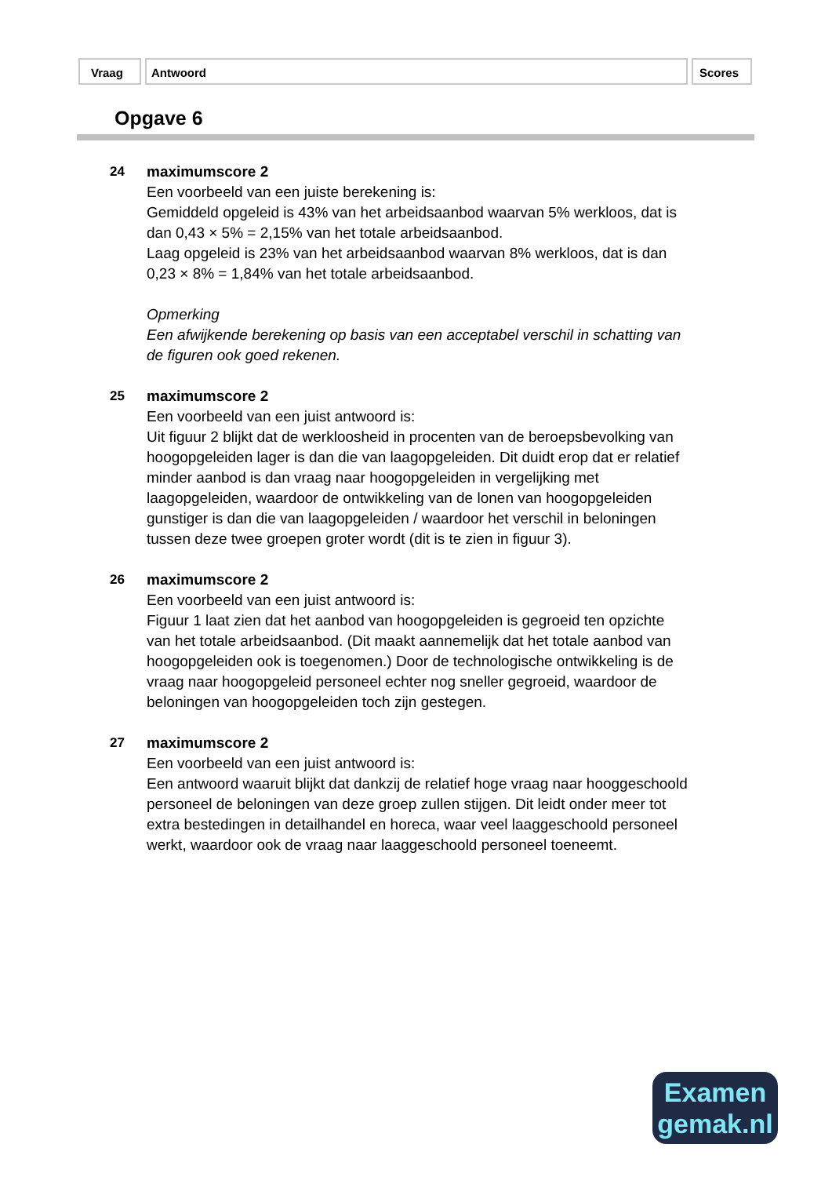Vraag Antwoord Scores
Opgave 6
24 maximumscore 2
Een voorbeeld van een juiste berekening is:
Gemiddeld opgeleid is 43% van het arbeidsaanbod waarvan 5% werkloos, dat is dan 0,43 × 5% = 2,15% van het totale arbeidsaanbod.
Laag opgeleid is 23% van het arbeidsaanbod waarvan 8% werkloos, dat is dan 0,23 × 8% = 1,84% van het totale arbeidsaanbod.
Opmerking
Een afwijkende berekening op basis van een acceptabel verschil in schatting van de figuren ook goed rekenen.
25 maximumscore 2
Een voorbeeld van een juist antwoord is:
Uit figuur 2 blijkt dat de werkloosheid in procenten van de beroepsbevolking van hoogopgeleiden lager is dan die van laagopgeleiden. Dit duidt erop dat er relatief minder aanbod is dan vraag naar hoogopgeleiden in vergelijking met laagopgeleiden, waardoor de ontwikkeling van de lonen van hoogopgeleiden gunstiger is dan die van laagopgeleiden / waardoor het verschil in beloningen tussen deze twee groepen groter wordt (dit is te zien in figuur 3).
26 maximumscore 2
Een voorbeeld van een juist antwoord is:
Figuur 1 laat zien dat het aanbod van hoogopgeleiden is gegroeid ten opzichte van het totale arbeidsaanbod. (Dit maakt aannemelijk dat het totale aanbod van hoogopgeleiden ook is toegenomen.) Door de technologische ontwikkeling is de vraag naar hoogopgeleid personeel echter nog sneller gegroeid, waardoor de beloningen van hoogopgeleiden toch zijn gestegen.
27 maximumscore 2
Een voorbeeld van een juist antwoord is:
Een antwoord waaruit blijkt dat dankzij de relatief hoge vraag naar hooggeschoold personeel de beloningen van deze groep zullen stijgen. Dit leidt onder meer tot extra bestedingen in detailhandel en horeca, waar veel laaggeschoold personeel werkt, waardoor ook de vraag naar laaggeschoold personeel toeneemt.
Examen
gemak.nl